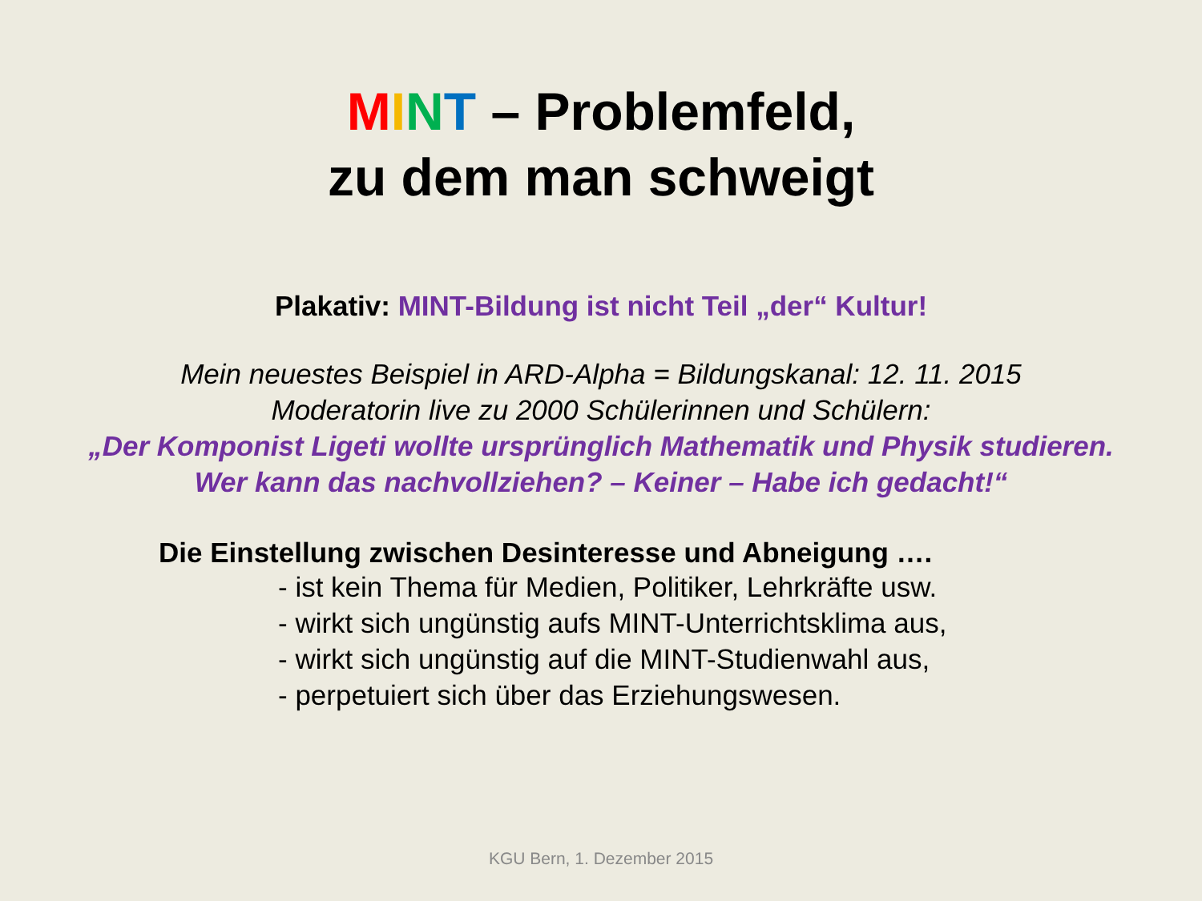MINT – Problemfeld,
zu dem man schweigt
Plakativ: MINT-Bildung ist nicht Teil „der“ Kultur!
Mein neuestes Beispiel in ARD-Alpha = Bildungskanal: 12. 11. 2015
Moderatorin live zu 2000 Schülerinnen und Schülern:
„Der Komponist Ligeti wollte ursprünglich Mathematik und Physik studieren.
Wer kann das nachvollziehen? – Keiner – Habe ich gedacht!“
Die Einstellung zwischen Desinteresse und Abneigung ….
- ist kein Thema für Medien, Politiker, Lehrkräfte usw.
- wirkt sich ungünstig aufs MINT-Unterrichtsklima aus,
- wirkt sich ungünstig auf die MINT-Studienwahl aus,
- perpetuiert sich über das Erziehungswesen.
KGU Bern, 1. Dezember 2015